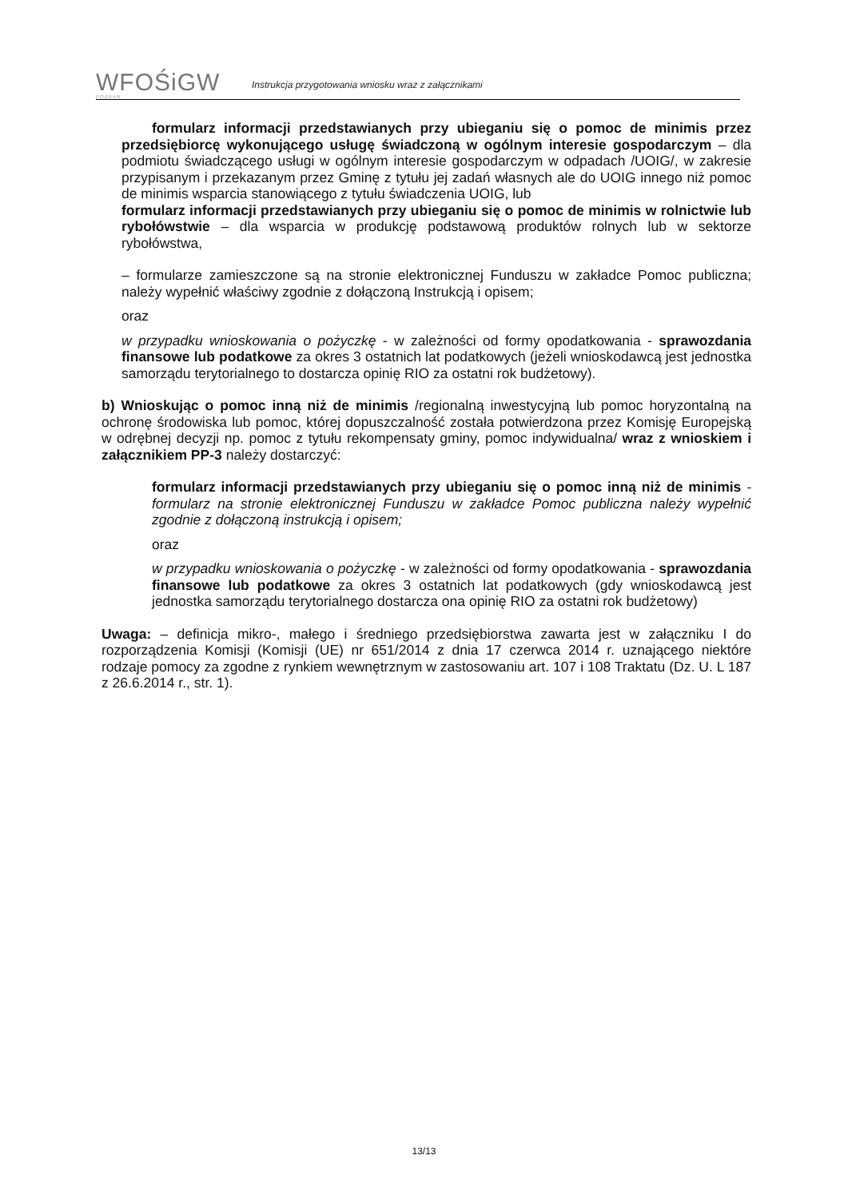WFOŚiGW
POZNAŃ
Instrukcja przygotowania wniosku wraz z załącznikami
formularz informacji przedstawianych przy ubieganiu się o pomoc de minimis przez przedsiębiorcę wykonującego usługę świadczoną w ogólnym interesie gospodarczym – dla podmiotu świadczącego usługi w ogólnym interesie gospodarczym w odpadach /UOIG/, w zakresie przypisanym i przekazanym przez Gminę z tytułu jej zadań własnych ale do UOIG innego niż pomoc de minimis wsparcia stanowiącego z tytułu świadczenia UOIG, lub
formularz informacji przedstawianych przy ubieganiu się o pomoc de minimis w rolnictwie lub rybołówstwie – dla wsparcia w produkcję podstawową produktów rolnych lub w sektorze rybołówstwa,
– formularze zamieszczone są na stronie elektronicznej Funduszu w zakładce Pomoc publiczna; należy wypełnić właściwy zgodnie z dołączoną Instrukcją i opisem;
oraz
w przypadku wnioskowania o pożyczkę - w zależności od formy opodatkowania - sprawozdania finansowe lub podatkowe za okres 3 ostatnich lat podatkowych (jeżeli wnioskodawcą jest jednostka samorządu terytorialnego to dostarcza opinię RIO za ostatni rok budżetowy).
b) Wnioskując o pomoc inną niż de minimis /regionalną inwestycyjną lub pomoc horyzontalną na ochronę środowiska lub pomoc, której dopuszczalność została potwierdzona przez Komisję Europejską w odrębnej decyzji np. pomoc z tytułu rekompensaty gminy, pomoc indywidualna/ wraz z wnioskiem i załącznikiem PP-3 należy dostarczyć:
formularz informacji przedstawianych przy ubieganiu się o pomoc inną niż de minimis - formularz na stronie elektronicznej Funduszu w zakładce Pomoc publiczna należy wypełnić zgodnie z dołączoną instrukcją i opisem;
oraz
w przypadku wnioskowania o pożyczkę - w zależności od formy opodatkowania - sprawozdania finansowe lub podatkowe za okres 3 ostatnich lat podatkowych (gdy wnioskodawcą jest jednostka samorządu terytorialnego dostarcza ona opinię RIO za ostatni rok budżetowy)
Uwaga: – definicja mikro-, małego i średniego przedsiębiorstwa zawarta jest w załączniku I do rozporządzenia Komisji (Komisji (UE) nr 651/2014 z dnia 17 czerwca 2014 r. uznającego niektóre rodzaje pomocy za zgodne z rynkiem wewnętrznym w zastosowaniu art. 107 i 108 Traktatu (Dz. U. L 187 z 26.6.2014 r., str. 1).
13/13